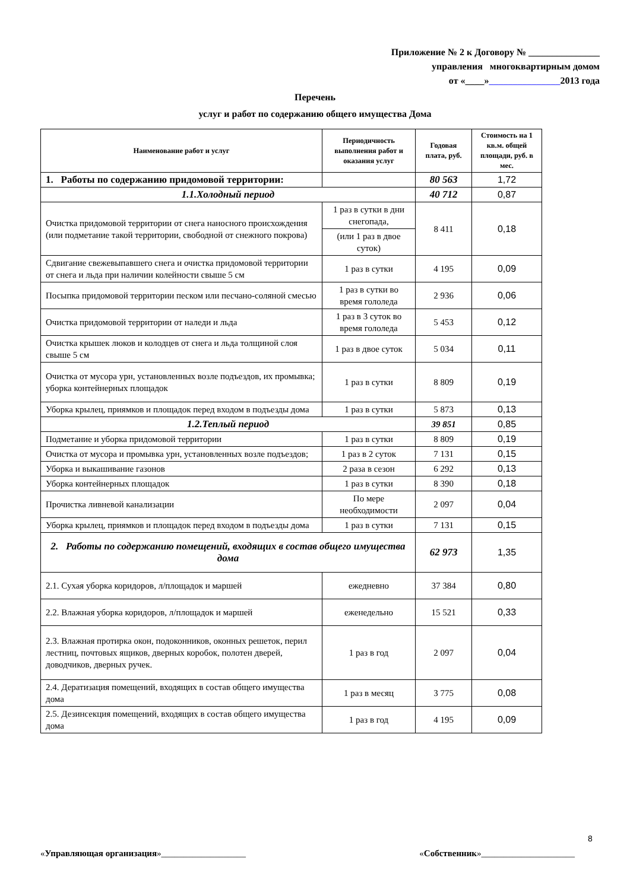Приложение № 2 к Договору № _______________
управления многоквартирным домом
от «____»_______________2013 года
Перечень
услуг и работ по содержанию общего имущества Дома
| Наименование работ и услуг | Периодичность выполнения работ и оказания услуг | Годовая плата, руб. | Стоимость на 1 кв.м. общей площади, руб. в мес. |
| --- | --- | --- | --- |
| 1. Работы по содержанию придомовой территории: | | 80 563 | 1,72 |
| 1.1.Холодный период | | 40 712 | 0,87 |
| Очистка придомовой территории от снега наносного происхождения (или подметание такой территории, свободной от снежного покрова) | 1 раз в сутки в дни снегопада, | 8 411 | 0,18 |
| | (или 1 раз в двое суток) | | |
| Сдвигание свежевыпавшего снега и очистка придомовой территории от снега и льда при наличии колейности свыше 5 см | 1 раз в сутки | 4 195 | 0,09 |
| Посыпка придомовой территории песком или песчано-соляной смесью | 1 раз в сутки во время гололеда | 2 936 | 0,06 |
| Очистка придомовой территории от наледи и льда | 1 раз в 3 суток во время гололеда | 5 453 | 0,12 |
| Очистка крышек люков и колодцев от снега и льда толщиной слоя свыше 5 см | 1 раз в двое суток | 5 034 | 0,11 |
| Очистка от мусора урн, установленных возле подъездов, их промывка; уборка контейнерных площадок | 1 раз в сутки | 8 809 | 0,19 |
| Уборка крылец, приямков и площадок перед входом в подъезды дома | 1 раз в сутки | 5 873 | 0,13 |
| 1.2.Теплый период | | 39 851 | 0,85 |
| Подметание и уборка придомовой территории | 1 раз в сутки | 8 809 | 0,19 |
| Очистка от мусора и промывка урн, установленных возле подъездов; | 1 раз в 2 суток | 7 131 | 0,15 |
| Уборка и выкашивание газонов | 2 раза в сезон | 6 292 | 0,13 |
| Уборка контейнерных площадок | 1 раз в сутки | 8 390 | 0,18 |
| Прочистка ливневой канализации | По мере необходимости | 2 097 | 0,04 |
| Уборка крылец, приямков и площадок перед входом в подъезды дома | 1 раз в сутки | 7 131 | 0,15 |
| 2. Работы по содержанию помещений, входящих в состав общего имущества дома | | 62 973 | 1,35 |
| 2.1. Сухая уборка коридоров, л/площадок и маршей | ежедневно | 37 384 | 0,80 |
| 2.2. Влажная уборка коридоров, л/площадок и маршей | еженедельно | 15 521 | 0,33 |
| 2.3. Влажная протирка окон, подоконников, оконных решеток, перил лестниц, почтовых ящиков, дверных коробок, полотен дверей, доводчиков, дверных ручек. | 1 раз в год | 2 097 | 0,04 |
| 2.4. Дератизация помещений, входящих в состав общего имущества дома | 1 раз в месяц | 3 775 | 0,08 |
| 2.5. Дезинсекция помещений, входящих в состав общего имущества дома | 1 раз в год | 4 195 | 0,09 |
8
«Управляющая организация»___________________ «Собственник»_____________________